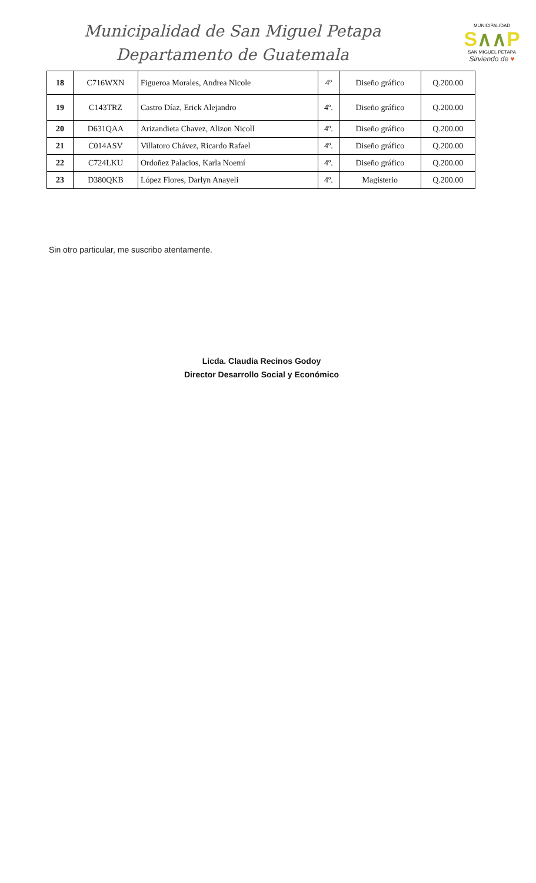Municipalidad de San Miguel Petapa
Departamento de Guatemala
MUNICIPALIDAD
S∧∧P
SAN MIGUEL PETAPA
Sirviendo de ♥
| 18 | C716WXN | Figueroa Morales, Andrea Nicole | 4º | Diseño gráfico | Q.200.00 |
| 19 | C143TRZ | Castro Díaz, Erick Alejandro | 4º. | Diseño gráfico | Q.200.00 |
| 20 | D631QAA | Arizandieta Chavez, Alizon Nicoll | 4º. | Diseño gráfico | Q.200.00 |
| 21 | C014ASV | Villatoro Chávez, Ricardo Rafael | 4º. | Diseño gráfico | Q.200.00 |
| 22 | C724LKU | Ordoñez Palacios, Karla Noemí | 4º. | Diseño gráfico | Q.200.00 |
| 23 | D380QKB | López Flores, Darlyn Anayeli | 4º. | Magisterio | Q.200.00 |
Sin otro particular, me suscribo atentamente.
Licda. Claudia Recinos Godoy
Director Desarrollo Social y Económico